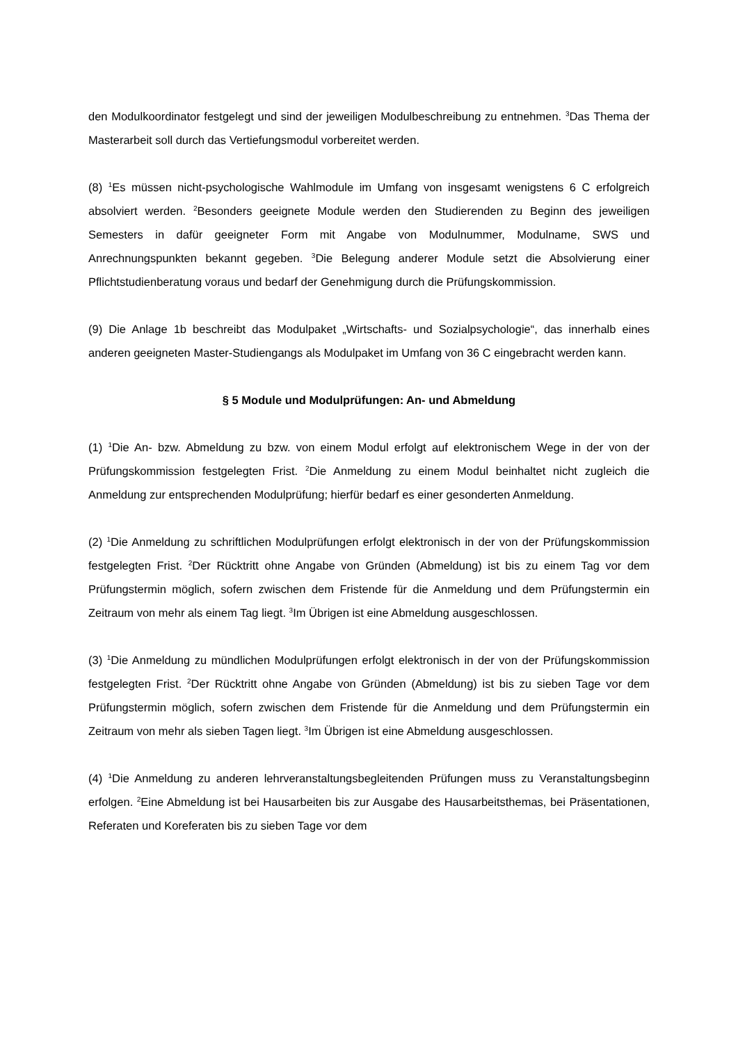den Modulkoordinator festgelegt und sind der jeweiligen Modulbeschreibung zu entnehmen. <sup>3</sup>Das Thema der Masterarbeit soll durch das Vertiefungsmodul vorbereitet werden.
(8) <sup>1</sup>Es müssen nicht-psychologische Wahlmodule im Umfang von insgesamt wenigstens 6 C erfolgreich absolviert werden. <sup>2</sup>Besonders geeignete Module werden den Studierenden zu Beginn des jeweiligen Semesters in dafür geeigneter Form mit Angabe von Modulnummer, Modulname, SWS und Anrechnungspunkten bekannt gegeben. <sup>3</sup>Die Belegung anderer Module setzt die Absolvierung einer Pflichtstudienberatung voraus und bedarf der Genehmigung durch die Prüfungskommission.
(9) Die Anlage 1b beschreibt das Modulpaket „Wirtschafts- und Sozialpsychologie“, das innerhalb eines anderen geeigneten Master-Studiengangs als Modulpaket im Umfang von 36 C eingebracht werden kann.
§ 5 Module und Modulprüfungen: An- und Abmeldung
(1) <sup>1</sup>Die An- bzw. Abmeldung zu bzw. von einem Modul erfolgt auf elektronischem Wege in der von der Prüfungskommission festgelegten Frist. <sup>2</sup>Die Anmeldung zu einem Modul beinhaltet nicht zugleich die Anmeldung zur entsprechenden Modulprüfung; hierfür bedarf es einer gesonderten Anmeldung.
(2) <sup>1</sup>Die Anmeldung zu schriftlichen Modulprüfungen erfolgt elektronisch in der von der Prüfungskommission festgelegten Frist. <sup>2</sup>Der Rücktritt ohne Angabe von Gründen (Abmeldung) ist bis zu einem Tag vor dem Prüfungstermin möglich, sofern zwischen dem Fristende für die Anmeldung und dem Prüfungstermin ein Zeitraum von mehr als einem Tag liegt. <sup>3</sup>Im Übrigen ist eine Abmeldung ausgeschlossen.
(3) <sup>1</sup>Die Anmeldung zu mündlichen Modulprüfungen erfolgt elektronisch in der von der Prüfungskommission festgelegten Frist. <sup>2</sup>Der Rücktritt ohne Angabe von Gründen (Abmeldung) ist bis zu sieben Tage vor dem Prüfungstermin möglich, sofern zwischen dem Fristende für die Anmeldung und dem Prüfungstermin ein Zeitraum von mehr als sieben Tagen liegt. <sup>3</sup>Im Übrigen ist eine Abmeldung ausgeschlossen.
(4) <sup>1</sup>Die Anmeldung zu anderen lehrveranstaltungsbegleitenden Prüfungen muss zu Veranstaltungsbeginn erfolgen. <sup>2</sup>Eine Abmeldung ist bei Hausarbeiten bis zur Ausgabe des Hausarbeitsthemas, bei Präsentationen, Referaten und Koreferaten bis zu sieben Tage vor dem